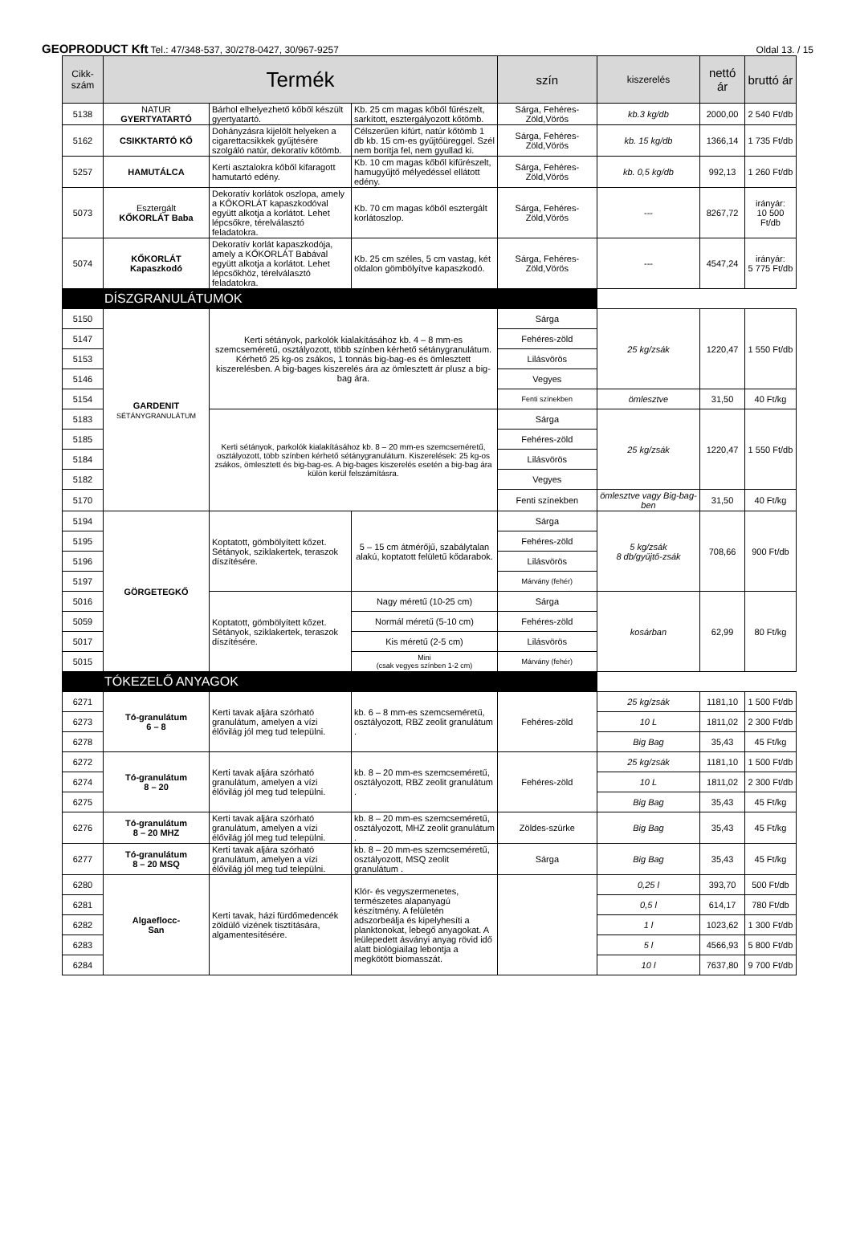GEOPRODUCT Kft Tel.: 47/348-537, 30/278-0427, 30/967-9257 Oldal 13. / 15
| Cikk- szám | Termék | | | szín | kiszerelés | nettó ár | bruttó ár |
| --- | --- | --- | --- | --- | --- | --- | --- |
| 5138 | NATUR GYERTYATARTÓ | Bárhol elhelyezhető kőből készült gyertyatartó. | Kb. 25 cm magas kőből fűrészelt, sarkított, esztergályozott kőtömb. | Sárga, Fehéres-Zöld,Vörös | kb.3 kg/db | 2000,00 | 2 540 Ft/db |
| 5162 | CSIKKTARTÓ KŐ | Dohányzásra kijelölt helyeken a cigarettacsikkek gyűjtésére szolgáló natúr, dekoratív kőtömb. | Célszerűen kifúrt, natúr kőtömb 1 db kb. 15 cm-es gyűjtőüreggel. Szél nem borítja fel, nem gyullad ki. | Sárga, Fehéres-Zöld,Vörös | kb. 15 kg/db | 1366,14 | 1 735 Ft/db |
| 5257 | HAMUTÁLCA | Kerti asztalokra kőből kifaragott hamutartó edény. | Kb. 10 cm magas kőből kifűrészelt, hamugyűjtő mélyedéssel ellátott edény. | Sárga, Fehéres-Zöld,Vörös | kb. 0,5 kg/db | 992,13 | 1 260 Ft/db |
| 5073 | Esztergált KŐKORLÁT Baba | Dekoratív korlátok oszlopa, amely a KŐKORLÁT kapaszkodóval együtt alkotja a korlátot. Lehet lépcsőkre, térelválasztó feladatokra. | Kb. 70 cm magas kőből esztergált korlátoszlop. | Sárga, Fehéres-Zöld,Vörös | --- | 8267,72 | irányár: 10 500 Ft/db |
| 5074 | KŐKORLÁT Kapaszkodó | Dekoratív korlát kapaszkodója, amely a KŐKORLÁT Babával együtt alkotja a korlátot. Lehet lépcsőkhöz, térelválasztó feladatokra. | Kb. 25 cm széles, 5 cm vastag, két oldalon gömbölyítve kapaszkodó. | Sárga, Fehéres-Zöld,Vörös | --- | 4547,24 | irányár: 5 775 Ft/db |
| DÍSZGRANULÁTUMOK | | | | | | | |
| 5150 | GARDENIT SÉTÁNYGRANULÁTUM | Kerti sétányok, parkolók kialakításához kb. 4 – 8 mm-es szemcseméretű, osztályozott, több színben kérhető sétánygranulátum. Kérhető 25 kg-os zsákos, 1 tonnás big-bag-es és ömlesztett kiszerelésben. A big-bages kiszerelés ára az ömlesztett ár plusz a big-bag ára. | | Sárga | 25 kg/zsák | 1220,47 | 1 550 Ft/db |
| 5147 | | | | Fehéres-zöld | | | |
| 5153 | | | | Lilásvörös | | | |
| 5146 | | | | Vegyes | | | |
| 5154 | | | | Fenti színekben | ömlesztve | 31,50 | 40 Ft/kg |
| 5183 | | Kerti sétányok, parkolók kialakításához kb. 8 – 20 mm-es szemcseméretű, osztályozott, több színben kérhető sétánygranulátum. Kiszerelések: 25 kg-os zsákos, ömlesztett és big-bag-es. A big-bages kiszerelés esetén a big-bag ára külön kerül felszámításra. | | Sárga | 25 kg/zsák | 1220,47 | 1 550 Ft/db |
| 5185 | | | | Fehéres-zöld | | | |
| 5184 | | | | Lilásvörös | | | |
| 5182 | | | | Vegyes | | | |
| 5170 | | | | Fenti színekben | ömlesztve vagy Big-bag-ben | 31,50 | 40 Ft/kg |
| 5194 | GÖRGETEGKŐ | Koptatott, gömbölyített kőzet. Sétányok, sziklakertek, teraszok díszítésére. | 5 – 15 cm átmérőjű, szabálytalan alakú, koptatott felületű kődarabok. | Sárga | 5 kg/zsák 8 db/gyűjtő-zsák | 708,66 | 900 Ft/db |
| 5195 | | | | Fehéres-zöld | | | |
| 5196 | | | | Lilásvörös | | | |
| 5197 | | | | Márvány (fehér) | | | |
| 5016 | | Koptatott, gömbölyített kőzet. Sétányok, sziklakertek, teraszok díszítésére. | Nagy méretű (10-25 cm) | Sárga | kosárban | 62,99 | 80 Ft/kg |
| 5059 | | | Normál méretű (5-10 cm) | Fehéres-zöld | | | |
| 5017 | | | Kis méretű (2-5 cm) | Lilásvörös | | | |
| 5015 | | | Mini (csak vegyes színben 1-2 cm) | Márvány (fehér) | | | |
| TÓKEZELŐ ANYAGOK | | | | | | | |
| 6271 | Tó-granulátum 6 – 8 | Kerti tavak aljára szórható granulátum, amelyen a vízi élővilág jól meg tud települni. | kb. 6 – 8 mm-es szemcseméretű, osztályozott, RBZ zeolit granulátum . | Fehéres-zöld | 25 kg/zsák | 1181,10 | 1 500 Ft/db |
| 6273 | | | | | 10 L | 1811,02 | 2 300 Ft/db |
| 6278 | | | | | Big Bag | 35,43 | 45 Ft/kg |
| 6272 | Tó-granulátum 8 – 20 | Kerti tavak aljára szórható granulátum, amelyen a vízi élővilág jól meg tud települni. | kb. 8 – 20 mm-es szemcseméretű, osztályozott, RBZ zeolit granulátum . | Fehéres-zöld | 25 kg/zsák | 1181,10 | 1 500 Ft/db |
| 6274 | | | | | 10 L | 1811,02 | 2 300 Ft/db |
| 6275 | | | | | Big Bag | 35,43 | 45 Ft/kg |
| 6276 | Tó-granulátum 8 – 20 MHZ | Kerti tavak aljára szórható granulátum, amelyen a vízi élővilág jól meg tud települni. | kb. 8 – 20 mm-es szemcseméretű, osztályozott, MHZ zeolit granulátum . | Zöldes-szürke | Big Bag | 35,43 | 45 Ft/kg |
| 6277 | Tó-granulátum 8 – 20 MSQ | Kerti tavak aljára szórható granulátum, amelyen a vízi élővilág jól meg tud települni. | kb. 8 – 20 mm-es szemcseméretű, osztályozott, MSQ zeolit granulátum . | Sárga | Big Bag | 35,43 | 45 Ft/kg |
| 6280 | Algaeflocc- San | Kerti tavak, házi fürdőmedencék zöldülő vizének tisztítására, algamentesítésére. | Klór- és vegyszermenetes, természetes alapanyagú készítmény. A felületén adszorbeálja és kipelyhesíti a planktonokat, lebegő anyagokat. A leülepedett ásványi anyag rövid idő alatt biológiailag lebontja a megkötött biomasszát. | | 0,25 l | 393,70 | 500 Ft/db |
| 6281 | | | | | 0,5 l | 614,17 | 780 Ft/db |
| 6282 | | | | | 1 l | 1023,62 | 1 300 Ft/db |
| 6283 | | | | | 5 l | 4566,93 | 5 800 Ft/db |
| 6284 | | | | | 10 l | 7637,80 | 9 700 Ft/db |